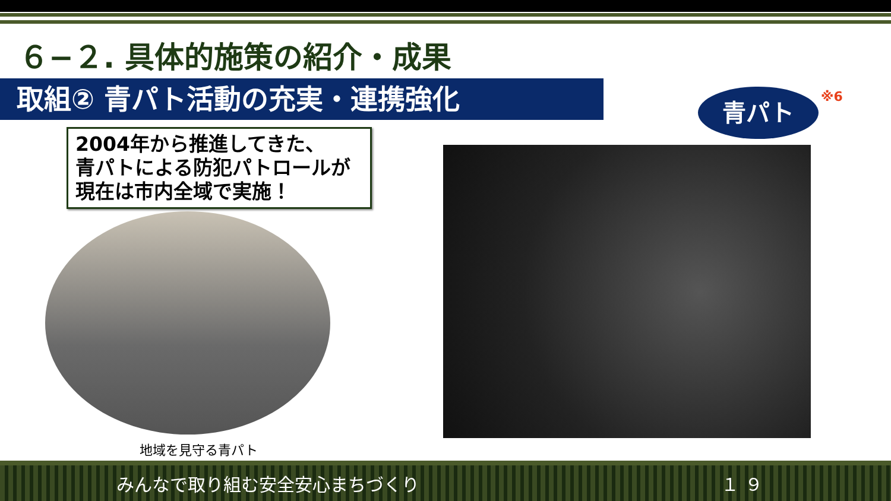６−２. 具体的施策の紹介・成果
取組② 青パト活動の充実・連携強化
2004年から推進してきた、
青パトによる防犯パトロールが
現在は市内全域で実施！
地域を見守る青パト
青パト ※6
みんなで取り組む安全安心まちづくり １９